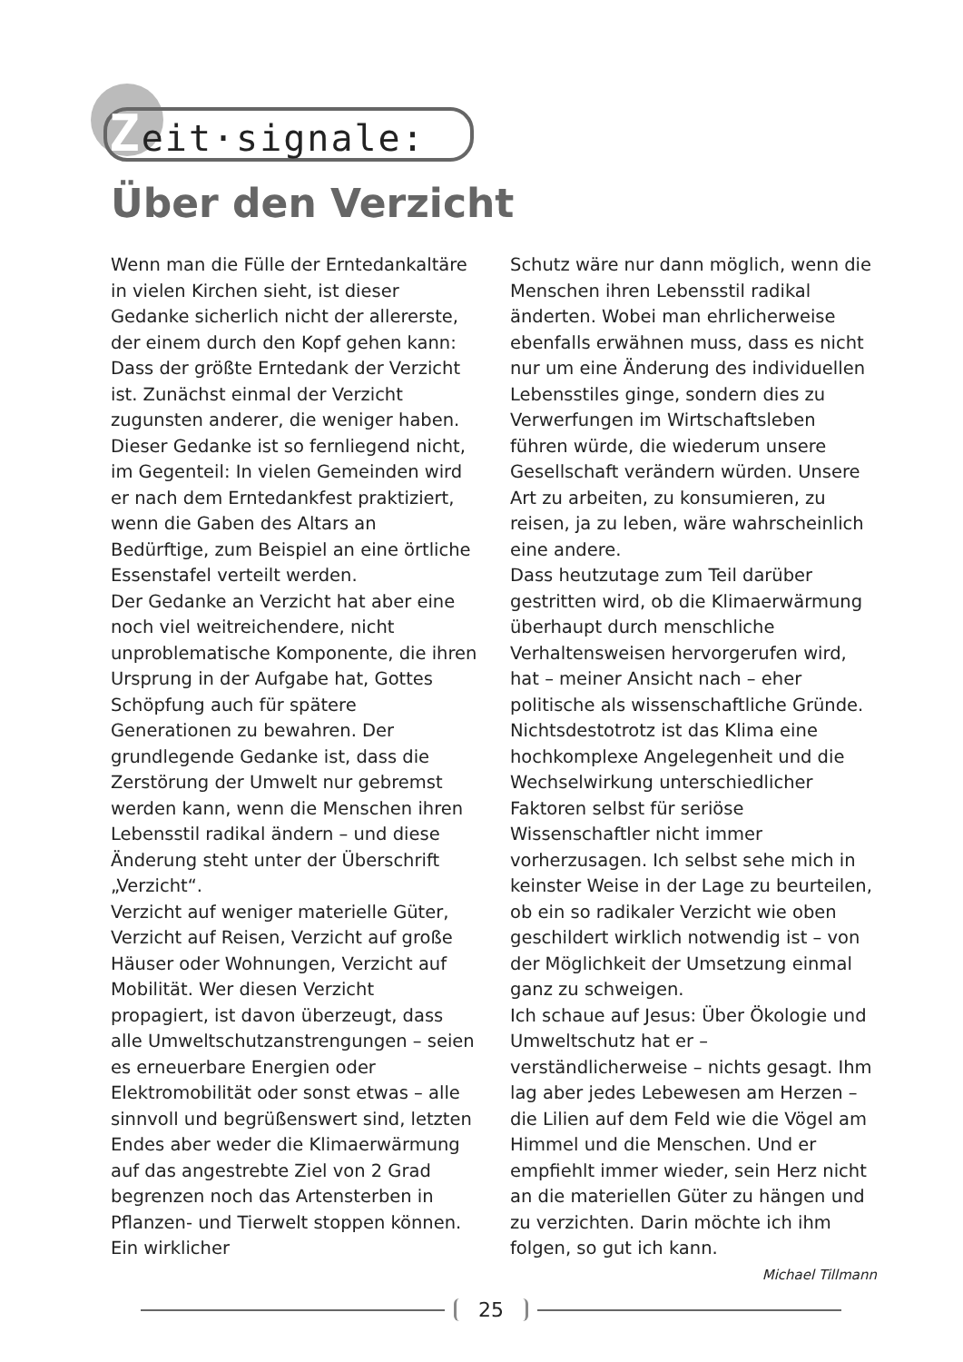Zeit·signale:
Über den Verzicht
Wenn man die Fülle der Erntedankaltäre in vielen Kirchen sieht, ist dieser Gedanke sicherlich nicht der allererste, der einem durch den Kopf gehen kann: Dass der größte Erntedank der Verzicht ist. Zunächst einmal der Verzicht zugunsten anderer, die weniger haben. Dieser Gedanke ist so fernliegend nicht, im Gegenteil: In vielen Gemeinden wird er nach dem Erntedankfest praktiziert, wenn die Gaben des Altars an Bedürftige, zum Beispiel an eine örtliche Essenstafel verteilt werden.
Der Gedanke an Verzicht hat aber eine noch viel weitreichendere, nicht unproblematische Komponente, die ihren Ursprung in der Aufgabe hat, Gottes Schöpfung auch für spätere Generationen zu bewahren. Der grundlegende Gedanke ist, dass die Zerstörung der Umwelt nur gebremst werden kann, wenn die Menschen ihren Lebensstil radikal ändern – und diese Änderung steht unter der Überschrift „Verzicht“.
Verzicht auf weniger materielle Güter, Verzicht auf Reisen, Verzicht auf große Häuser oder Wohnungen, Verzicht auf Mobilität. Wer diesen Verzicht propagiert, ist davon überzeugt, dass alle Umweltschutzanstrengungen – seien es erneuerbare Energien oder Elektromobilität oder sonst etwas – alle sinnvoll und begrüßenswert sind, letzten Endes aber weder die Klimaerwärmung auf das angestrebte Ziel von 2 Grad begrenzen noch das Artensterben in Pflanzen- und Tierwelt stoppen können. Ein wirklicher
Schutz wäre nur dann möglich, wenn die Menschen ihren Lebensstil radikal änderten. Wobei man ehrlicherweise ebenfalls erwähnen muss, dass es nicht nur um eine Änderung des individuellen Lebensstiles ginge, sondern dies zu Verwerfungen im Wirtschaftsleben führen würde, die wiederum unsere Gesellschaft verändern würden. Unsere Art zu arbeiten, zu konsumieren, zu reisen, ja zu leben, wäre wahrscheinlich eine andere.
Dass heutzutage zum Teil darüber gestritten wird, ob die Klimaerwärmung überhaupt durch menschliche Verhaltensweisen hervorgerufen wird, hat – meiner Ansicht nach – eher politische als wissenschaftliche Gründe. Nichtsdestotrotz ist das Klima eine hochkomplexe Angelegenheit und die Wechselwirkung unterschiedlicher Faktoren selbst für seriöse Wissenschaftler nicht immer vorherzusagen. Ich selbst sehe mich in keinster Weise in der Lage zu beurteilen, ob ein so radikaler Verzicht wie oben geschildert wirklich notwendig ist – von der Möglichkeit der Umsetzung einmal ganz zu schweigen.
Ich schaue auf Jesus: Über Ökologie und Umweltschutz hat er – verständlicherweise – nichts gesagt. Ihm lag aber jedes Lebewesen am Herzen – die Lilien auf dem Feld wie die Vögel am Himmel und die Menschen. Und er empfiehlt immer wieder, sein Herz nicht an die materiellen Güter zu hängen und zu verzichten. Darin möchte ich ihm folgen, so gut ich kann.
Michael Tillmann
25